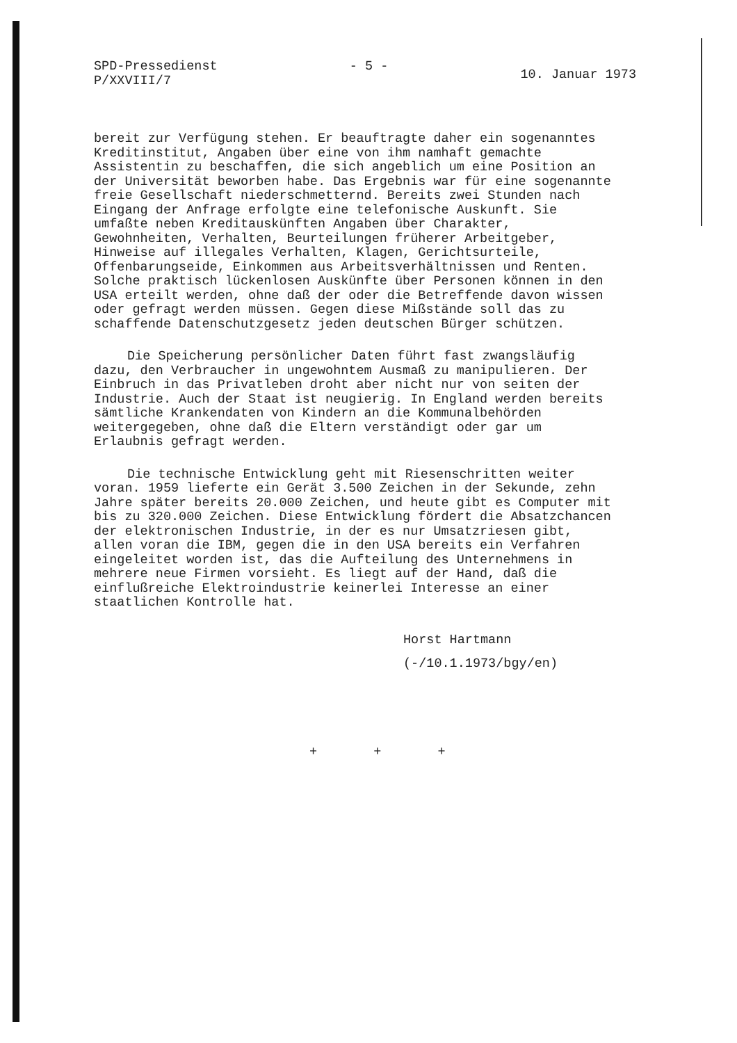SPD-Pressedienst
P/XXVIII/7
- 5 -
10. Januar 1973
bereit zur Verfügung stehen. Er beauftragte daher ein sogenanntes Kreditinstitut, Angaben über eine von ihm namhaft gemachte Assistentin zu beschaffen, die sich angeblich um eine Position an der Universität beworben habe. Das Ergebnis war für eine sogenannte freie Gesellschaft niederschmetternd. Bereits zwei Stunden nach Eingang der Anfrage erfolgte eine telefonische Auskunft. Sie umfaßte neben Kreditauskünften Angaben über Charakter, Gewohnheiten, Verhalten, Beurteilungen früherer Arbeitgeber, Hinweise auf illegales Verhalten, Klagen, Gerichtsurteile, Offenbarungseide, Einkommen aus Arbeitsverhältnissen und Renten. Solche praktisch lückenlosen Auskünfte über Personen können in den USA erteilt werden, ohne daß der oder die Betreffende davon wissen oder gefragt werden müssen. Gegen diese Mißstände soll das zu schaffende Datenschutzgesetz jeden deutschen Bürger schützen.
Die Speicherung persönlicher Daten führt fast zwangsläufig dazu, den Verbraucher in ungewohntem Ausmaß zu manipulieren. Der Einbruch in das Privatleben droht aber nicht nur von seiten der Industrie. Auch der Staat ist neugierig. In England werden bereits sämtliche Krankendaten von Kindern an die Kommunalbehörden weitergegeben, ohne daß die Eltern verständigt oder gar um Erlaubnis gefragt werden.
Die technische Entwicklung geht mit Riesenschritten weiter voran. 1959 lieferte ein Gerät 3.500 Zeichen in der Sekunde, zehn Jahre später bereits 20.000 Zeichen, und heute gibt es Computer mit bis zu 320.000 Zeichen. Diese Entwicklung fördert die Absatzchancen der elektronischen Industrie, in der es nur Umsatzriesen gibt, allen voran die IBM, gegen die in den USA bereits ein Verfahren eingeleitet worden ist, das die Aufteilung des Unternehmens in mehrere neue Firmen vorsieht. Es liegt auf der Hand, daß die einflußreiche Elektroindustrie keinerlei Interesse an einer staatlichen Kontrolle hat.
Horst Hartmann
(-/10.1.1973/bgy/en)
+ + +